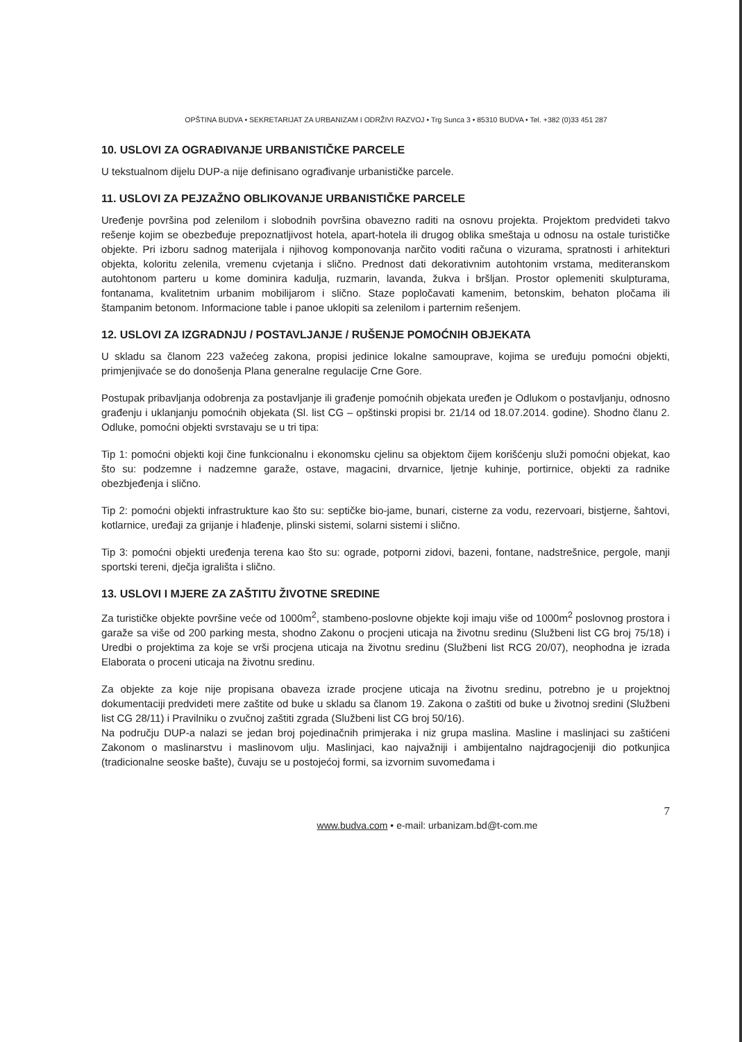OPŠTINA BUDVA • SEKRETARIJAT ZA URBANIZAM I ODRŽIVI RAZVOJ • Trg Sunca 3 • 85310 BUDVA • Tel. +382 (0)33 451 287
10. USLOVI ZA OGRAĐIVANJE URBANISTIČKE PARCELE
U tekstualnom dijelu DUP-a nije definisano ograđivanje urbanističke parcele.
11. USLOVI ZA PEJZAŽNO OBLIKOVANJE URBANISTIČKE PARCELE
Uređenje površina pod zelenilom i slobodnih površina obavezno raditi na osnovu projekta. Projektom predvideti takvo rešenje kojim se obezbeđuje prepoznatljivost hotela, apart-hotela ili drugog oblika smeštaja u odnosu na ostale turističke objekte. Pri izboru sadnog materijala i njihovog komponovanja narčito voditi računa o vizurama, spratnosti i arhitekturi objekta, koloritu zelenila, vremenu cvjetanja i slično. Prednost dati dekorativnim autohtonim vrstama, mediteranskom autohtonom parteru u kome dominira kadulja, ruzmarin, lavanda, žukva i bršljan. Prostor oplemeniti skulpturama, fontanama, kvalitetnim urbanim mobilijarom i slično. Staze popločavati kamenim, betonskim, behaton pločama ili štampanim betonom. Informacione table i panoe uklopiti sa zelenilom i parternim rešenjem.
12. USLOVI ZA IZGRADNJU / POSTAVLJANJE / RUŠENJE POMOĆNIH OBJEKATA
U skladu sa članom 223 važećeg zakona, propisi jedinice lokalne samouprave, kojima se uređuju pomoćni objekti, primjenjivaće se do donošenja Plana generalne regulacije Crne Gore.
Postupak pribavljanja odobrenja za postavljanje ili građenje pomoćnih objekata uređen je Odlukom o postavljanju, odnosno građenju i uklanjanju pomoćnih objekata (Sl. list CG – opštinski propisi br. 21/14 od 18.07.2014. godine). Shodno članu 2. Odluke, pomoćni objekti svrstavaju se u tri tipa:
Tip 1: pomoćni objekti koji čine funkcionalnu i ekonomsku cjelinu sa objektom čijem korišćenju služi pomoćni objekat, kao što su: podzemne i nadzemne garaže, ostave, magacini, drvarnice, ljetnje kuhinje, portirnice, objekti za radnike obezbjeđenja i slično.
Tip 2: pomoćni objekti infrastrukture kao što su: septičke bio-jame, bunari, cisterne za vodu, rezervoari, bistjerne, šahtovi, kotlarnice, uređaji za grijanje i hlađenje, plinski sistemi, solarni sistemi i slično.
Tip 3: pomoćni objekti uređenja terena kao što su: ograde, potporni zidovi, bazeni, fontane, nadstrešnice, pergole, manji sportski tereni, dječja igrališta i slično.
13. USLOVI I MJERE ZA ZAŠTITU ŽIVOTNE SREDINE
Za turističke objekte površine veće od 1000m<sup>2</sup>, stambeno-poslovne objekte koji imaju više od 1000m<sup>2</sup> poslovnog prostora i garaže sa više od 200 parking mesta, shodno Zakonu o procjeni uticaja na životnu sredinu (Službeni list CG broj 75/18) i Uredbi o projektima za koje se vrši procjena uticaja na životnu sredinu (Službeni list RCG 20/07), neophodna je izrada Elaborata o proceni uticaja na životnu sredinu.
Za objekte za koje nije propisana obaveza izrade procjene uticaja na životnu sredinu, potrebno je u projektnoj dokumentaciji predvideti mere zaštite od buke u skladu sa članom 19. Zakona o zaštiti od buke u životnoj sredini (Službeni list CG 28/11) i Pravilniku o zvučnoj zaštiti zgrada (Službeni list CG broj 50/16).
Na području DUP-a nalazi se jedan broj pojedinačnih primjeraka i niz grupa maslina. Masline i maslinjaci su zaštićeni Zakonom o maslinarstvu i maslinovom ulju. Maslinjaci, kao najvažniji i ambijentalno najdragocjeniji dio potkunjica (tradicionalne seoske bašte), čuvaju se u postojećoj formi, sa izvornim suvomeđama i
7
www.budva.com • e-mail: urbanizam.bd@t-com.me